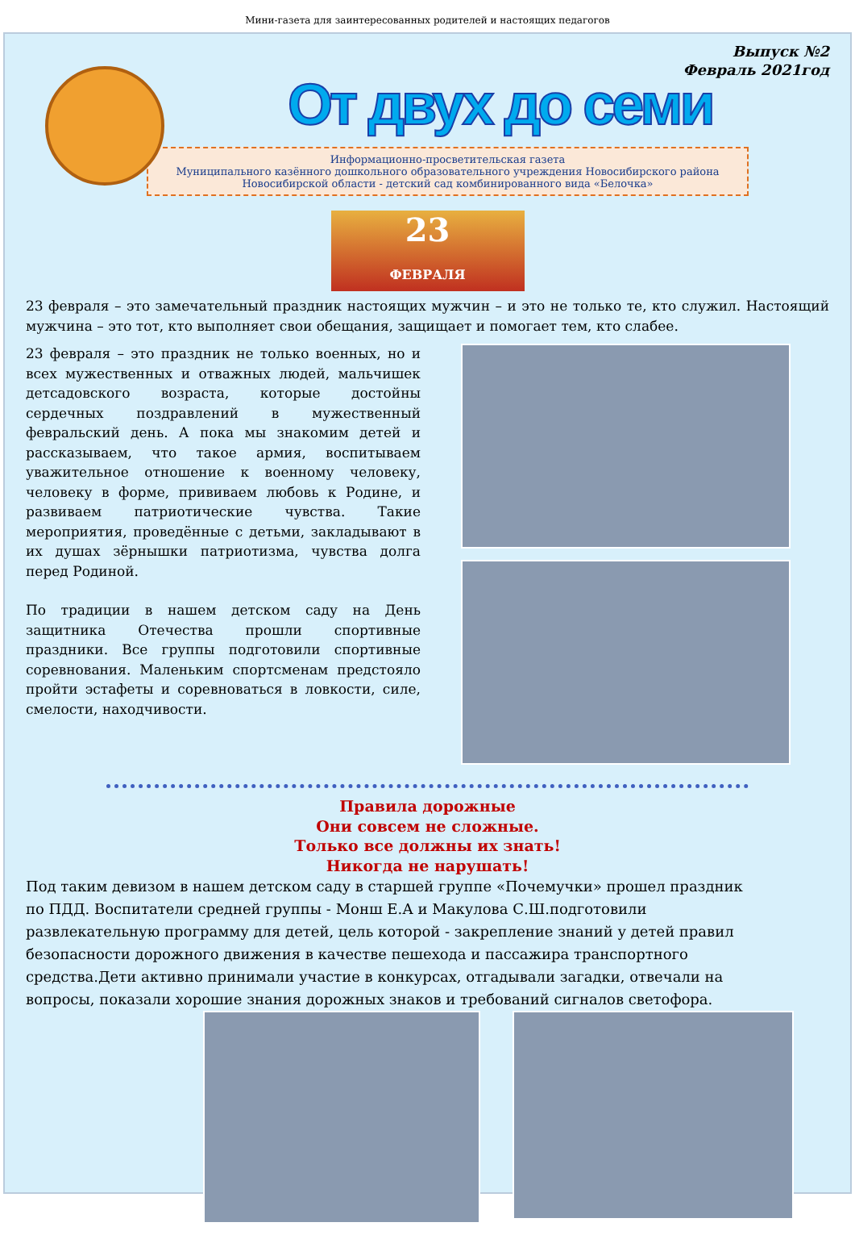Мини-газета для заинтересованных родителей и настоящих педагогов
Выпуск №2
Февраль 2021год
От двух до семи
Информационно-просветительская газета
Муниципального казённого дошкольного образовательного учреждения Новосибирского района
Новосибирской области - детский сад комбинированного вида «Белочка»
23
ФЕВРАЛЯ
23 февраля – это замечательный праздник настоящих мужчин – и это не только те, кто служил. Настоящий мужчина – это тот, кто выполняет свои обещания, защищает и помогает тем, кто слабее.
23 февраля – это праздник не только военных, но и всех мужественных и отважных людей, мальчишек детсадовского возраста, которые достойны сердечных поздравлений в мужественный февральский день. А пока мы знакомим детей и рассказываем, что такое армия, воспитываем уважительное отношение к военному человеку, человеку в форме, прививаем любовь к Родине, и развиваем патриотические чувства. Такие мероприятия, проведённые с детьми, закладывают в их душах зёрнышки патриотизма, чувства долга перед Родиной.
По традиции в нашем детском саду на День защитника Отечества прошли спортивные праздники. Все группы подготовили спортивные соревнования. Маленьким спортсменам предстояло пройти эстафеты и соревноваться в ловкости, силе, смелости, находчивости.
Правила дорожные
Они совсем не сложные.
Только все должны их знать!
Никогда не нарушать!
Под таким девизом в нашем детском саду в старшей группе «Почемучки» прошел праздник по ПДД. Воспитатели средней группы - Монш Е.А и Макулова С.Ш.подготовили развлекательную программу для детей, цель которой - закрепление знаний у детей правил безопасности дорожного движения в качестве пешехода и пассажира транспортного средства.Дети активно принимали участие в конкурсах, отгадывали загадки, отвечали на вопросы, показали хорошие знания дорожных знаков и требований сигналов светофора.